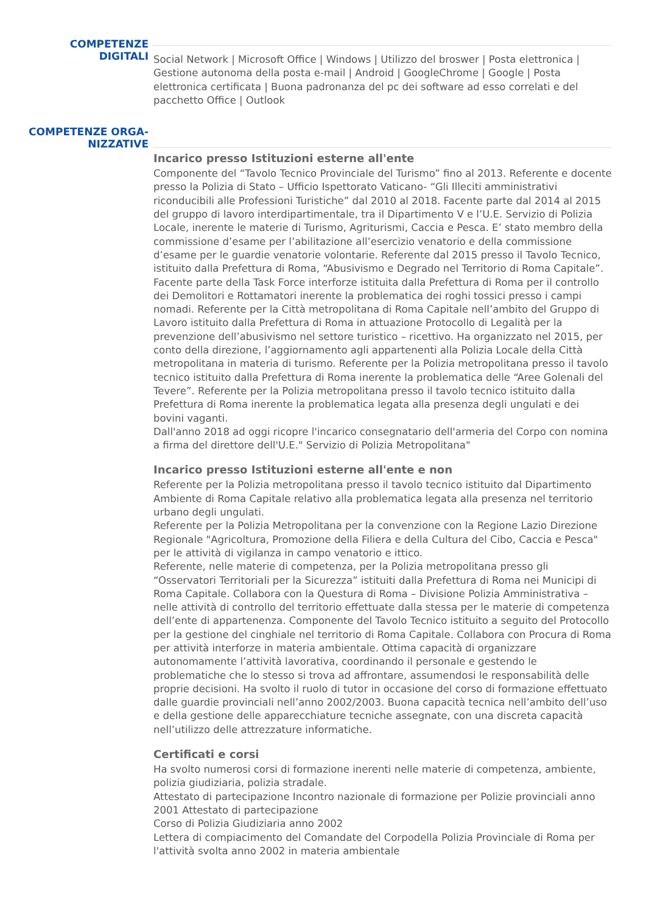COMPETENZE DIGITALI
Social Network | Microsoft Office | Windows | Utilizzo del broswer | Posta elettronica | Gestione autonoma della posta e-mail | Android | GoogleChrome | Google | Posta elettronica certificata | Buona padronanza del pc dei software ad esso correlati e del pacchetto Office | Outlook
COMPETENZE ORGA-
NIZZATIVE
Incarico presso Istituzioni esterne all'ente
Componente del “Tavolo Tecnico Provinciale del Turismo” fino al 2013. Referente e docente presso la Polizia di Stato – Ufficio Ispettorato Vaticano- “Gli Illeciti amministrativi riconducibili alle Professioni Turistiche” dal 2010 al 2018. Facente parte dal 2014 al 2015 del gruppo di lavoro interdipartimentale, tra il Dipartimento V e l’U.E. Servizio di Polizia Locale, inerente le materie di Turismo, Agriturismi, Caccia e Pesca. E’ stato membro della commissione d’esame per l’abilitazione all’esercizio venatorio e della commissione d’esame per le guardie venatorie volontarie. Referente dal 2015 presso il Tavolo Tecnico, istituito dalla Prefettura di Roma, “Abusivismo e Degrado nel Territorio di Roma Capitale”. Facente parte della Task Force interforze istituita dalla Prefettura di Roma per il controllo dei Demolitori e Rottamatori inerente la problematica dei roghi tossici presso i campi nomadi. Referente per la Città metropolitana di Roma Capitale nell’ambito del Gruppo di Lavoro istituito dalla Prefettura di Roma in attuazione Protocollo di Legalità per la prevenzione dell’abusivismo nel settore turistico – ricettivo. Ha organizzato nel 2015, per conto della direzione, l’aggiornamento agli appartenenti alla Polizia Locale della Città metropolitana in materia di turismo. Referente per la Polizia metropolitana presso il tavolo tecnico istituito dalla Prefettura di Roma inerente la problematica delle “Aree Golenali del Tevere”. Referente per la Polizia metropolitana presso il tavolo tecnico istituito dalla Prefettura di Roma inerente la problematica legata alla presenza degli ungulati e dei bovini vaganti.
Dall'anno 2018 ad oggi ricopre l'incarico consegnatario dell'armeria del Corpo con nomina a firma del direttore dell'U.E." Servizio di Polizia Metropolitana"
Incarico presso Istituzioni esterne all'ente e non
Referente per la Polizia metropolitana presso il tavolo tecnico istituito dal Dipartimento Ambiente di Roma Capitale relativo alla problematica legata alla presenza nel territorio urbano degli ungulati.
Referente per la Polizia Metropolitana per la convenzione con la Regione Lazio Direzione Regionale "Agricoltura, Promozione della Filiera e della Cultura del Cibo, Caccia e Pesca" per le attività di vigilanza in campo venatorio e ittico.
Referente, nelle materie di competenza, per la Polizia metropolitana presso gli “Osservatori Territoriali per la Sicurezza” istituiti dalla Prefettura di Roma nei Municipi di Roma Capitale. Collabora con la Questura di Roma – Divisione Polizia Amministrativa – nelle attività di controllo del territorio effettuate dalla stessa per le materie di competenza dell’ente di appartenenza. Componente del Tavolo Tecnico istituito a seguito del Protocollo per la gestione del cinghiale nel territorio di Roma Capitale. Collabora con Procura di Roma per attività interforze in materia ambientale. Ottima capacità di organizzare autonomamente l’attività lavorativa, coordinando il personale e gestendo le problematiche che lo stesso si trova ad affrontare, assumendosi le responsabilità delle proprie decisioni. Ha svolto il ruolo di tutor in occasione del corso di formazione effettuato dalle guardie provinciali nell’anno 2002/2003. Buona capacità tecnica nell’ambito dell’uso e della gestione delle apparecchiature tecniche assegnate, con una discreta capacità nell’utilizzo delle attrezzature informatiche.
Certificati e corsi
Ha svolto numerosi corsi di formazione inerenti nelle materie di competenza, ambiente, polizia giudiziaria, polizia stradale.
Attestato di partecipazione Incontro nazionale di formazione per Polizie provinciali anno 2001 Attestato di partecipazione
Corso di Polizia Giudiziaria anno 2002
Lettera di compiacimento del Comandate del Corpodella Polizia Provinciale di Roma per l'attività svolta anno 2002 in materia ambientale